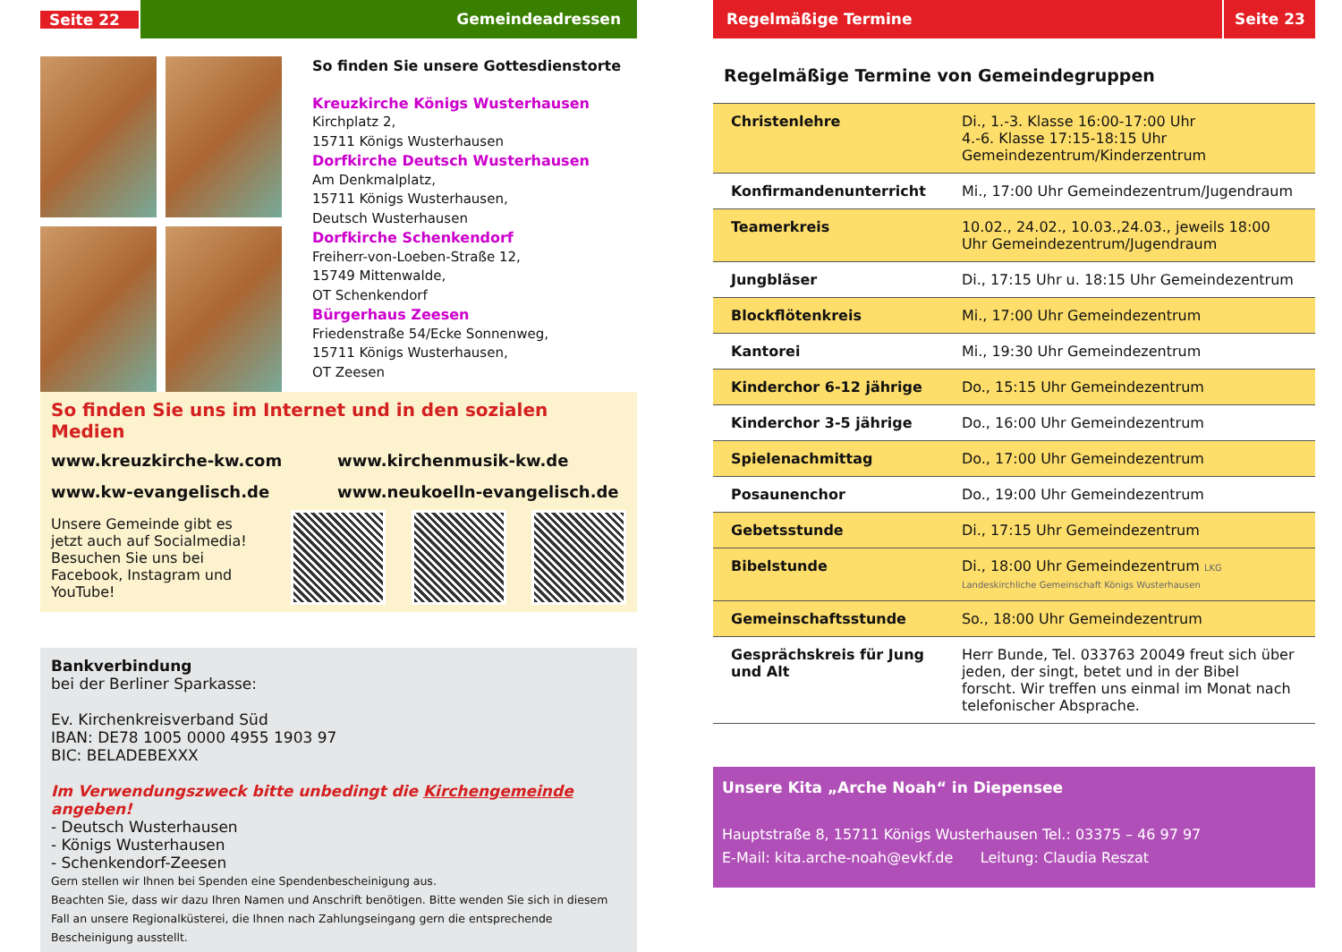Seite 22
Gemeindeadressen
So finden Sie unsere Gottesdienstorte
Kreuzkirche Königs Wusterhausen
Kirchplatz 2,
15711 Königs Wusterhausen
Dorfkirche Deutsch Wusterhausen
Am Denkmalplatz,
15711 Königs Wusterhausen,
Deutsch Wusterhausen
Dorfkirche Schenkendorf
Freiherr-von-Loeben-Straße 12,
15749 Mittenwalde,
OT Schenkendorf
Bürgerhaus Zeesen
Friedenstraße 54/Ecke Sonnenweg,
15711 Königs Wusterhausen,
OT Zeesen
So finden Sie uns im Internet und in den sozialen Medien
www.kreuzkirche-kw.com www.kirchenmusik-kw.de www.kw-evangelisch.de www.neukoelln-evangelisch.de
Unsere Gemeinde gibt es jetzt auch auf Socialmedia! Besuchen Sie uns bei Facebook, Instagram und YouTube!
Bankverbindung
bei der Berliner Sparkasse:
Ev. Kirchenkreisverband Süd
IBAN: DE78 1005 0000 4955 1903 97
BIC: BELADEBEXXX
Im Verwendungszweck bitte unbedingt die Kirchengemeinde angeben!
- Deutsch Wusterhausen
- Königs Wusterhausen
- Schenkendorf-Zeesen
Gern stellen wir Ihnen bei Spenden eine Spendenbescheinigung aus.
Beachten Sie, dass wir dazu Ihren Namen und Anschrift benötigen. Bitte wenden Sie sich in diesem Fall an unsere Regionalküsterei, die Ihnen nach Zahlungseingang gern die entsprechende Bescheinigung ausstellt.
Regelmäßige Termine Seite 23
Regelmäßige Termine von Gemeindegruppen
| Christenlehre | Di., 1.-3. Klasse 16:00-17:00 Uhr 4.-6. Klasse 17:15-18:15 Uhr Gemeindezentrum/Kinderzentrum |
| Konfirmandenunterricht | Mi., 17:00 Uhr Gemeindezentrum/Jugendraum |
| Teamerkreis | 10.02., 24.02., 10.03.,24.03., jeweils 18:00 Uhr Gemeindezentrum/Jugendraum |
| Jungbläser | Di., 17:15 Uhr u. 18:15 Uhr Gemeindezentrum |
| Blockflötenkreis | Mi., 17:00 Uhr Gemeindezentrum |
| Kantorei | Mi., 19:30 Uhr Gemeindezentrum |
| Kinderchor 6-12 jährige | Do., 15:15 Uhr Gemeindezentrum |
| Kinderchor 3-5 jährige | Do., 16:00 Uhr Gemeindezentrum |
| Spielenachmittag | Do., 17:00 Uhr Gemeindezentrum |
| Posaunenchor | Do., 19:00 Uhr Gemeindezentrum |
| Gebetsstunde | Di., 17:15 Uhr Gemeindezentrum |
| Bibelstunde | Di., 18:00 Uhr Gemeindezentrum LKG Landeskirchliche Gemeinschaft Königs Wusterhausen |
| Gemeinschaftsstunde | So., 18:00 Uhr Gemeindezentrum |
| Gesprächskreis für Jung und Alt | Herr Bunde, Tel. 033763 20049 freut sich über jeden, der singt, betet und in der Bibel forscht. Wir treffen uns einmal im Monat nach telefonischer Absprache. |
Unsere Kita „Arche Noah“ in Diepensee
Hauptstraße 8, 15711 Königs Wusterhausen Tel.: 03375 – 46 97 97
E-Mail: kita.arche-noah@evkf.de Leitung: Claudia Reszat